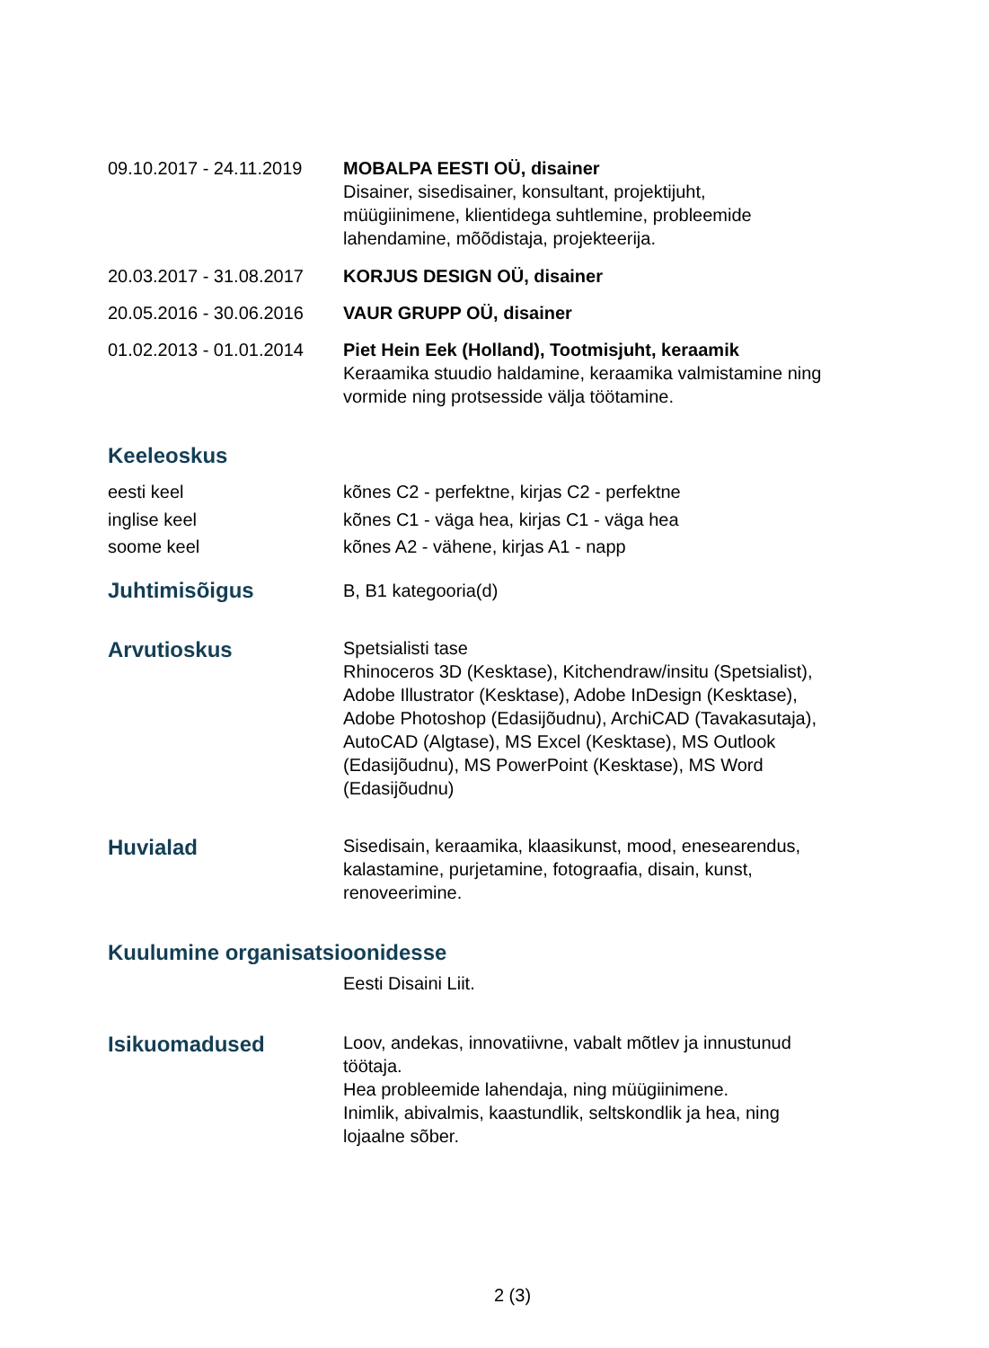09.10.2017 - 24.11.2019
MOBALPA EESTI OÜ, disainer
Disainer, sisedisainer, konsultant, projektijuht, müügiinimene, klientidega suhtlemine, probleemide lahendamine, mõõdistaja, projekteerija.
20.03.2017 - 31.08.2017
KORJUS DESIGN OÜ, disainer
20.05.2016 - 30.06.2016
VAUR GRUPP OÜ, disainer
01.02.2013 - 01.01.2014
Piet Hein Eek (Holland), Tootmisjuht, keraamik
Keraamika stuudio haldamine, keraamika valmistamine ning vormide ning protsesside välja töötamine.
Keeleoskus
eesti keel
inglise keel
soome keel
kõnes C2 - perfektne, kirjas C2 - perfektne
kõnes C1 - väga hea, kirjas C1 - väga hea
kõnes A2 - vähene, kirjas A1 - napp
Juhtimisõigus
B, B1 kategooria(d)
Arvutioskus
Spetsialisti tase
Rhinoceros 3D (Kesktase), Kitchendraw/insitu (Spetsialist), Adobe Illustrator (Kesktase), Adobe InDesign (Kesktase), Adobe Photoshop (Edasijõudnu), ArchiCAD (Tavakasutaja), AutoCAD (Algtase), MS Excel (Kesktase), MS Outlook (Edasijõudnu), MS PowerPoint (Kesktase), MS Word (Edasijõudnu)
Huvialad
Sisedisain, keraamika, klaasikunst, mood, enesearendus, kalastamine, purjetamine, fotograafia, disain, kunst, renoveerimine.
Kuulumine organisatsioonidesse
Eesti Disaini Liit.
Isikuomadused
Loov, andekas, innovatiivne, vabalt mõtlev ja innustunud töötaja.
Hea probleemide lahendaja, ning müügiinimene.
Inimlik, abivalmis, kaastundlik, seltskondlik ja hea, ning lojaalne sõber.
2 (3)